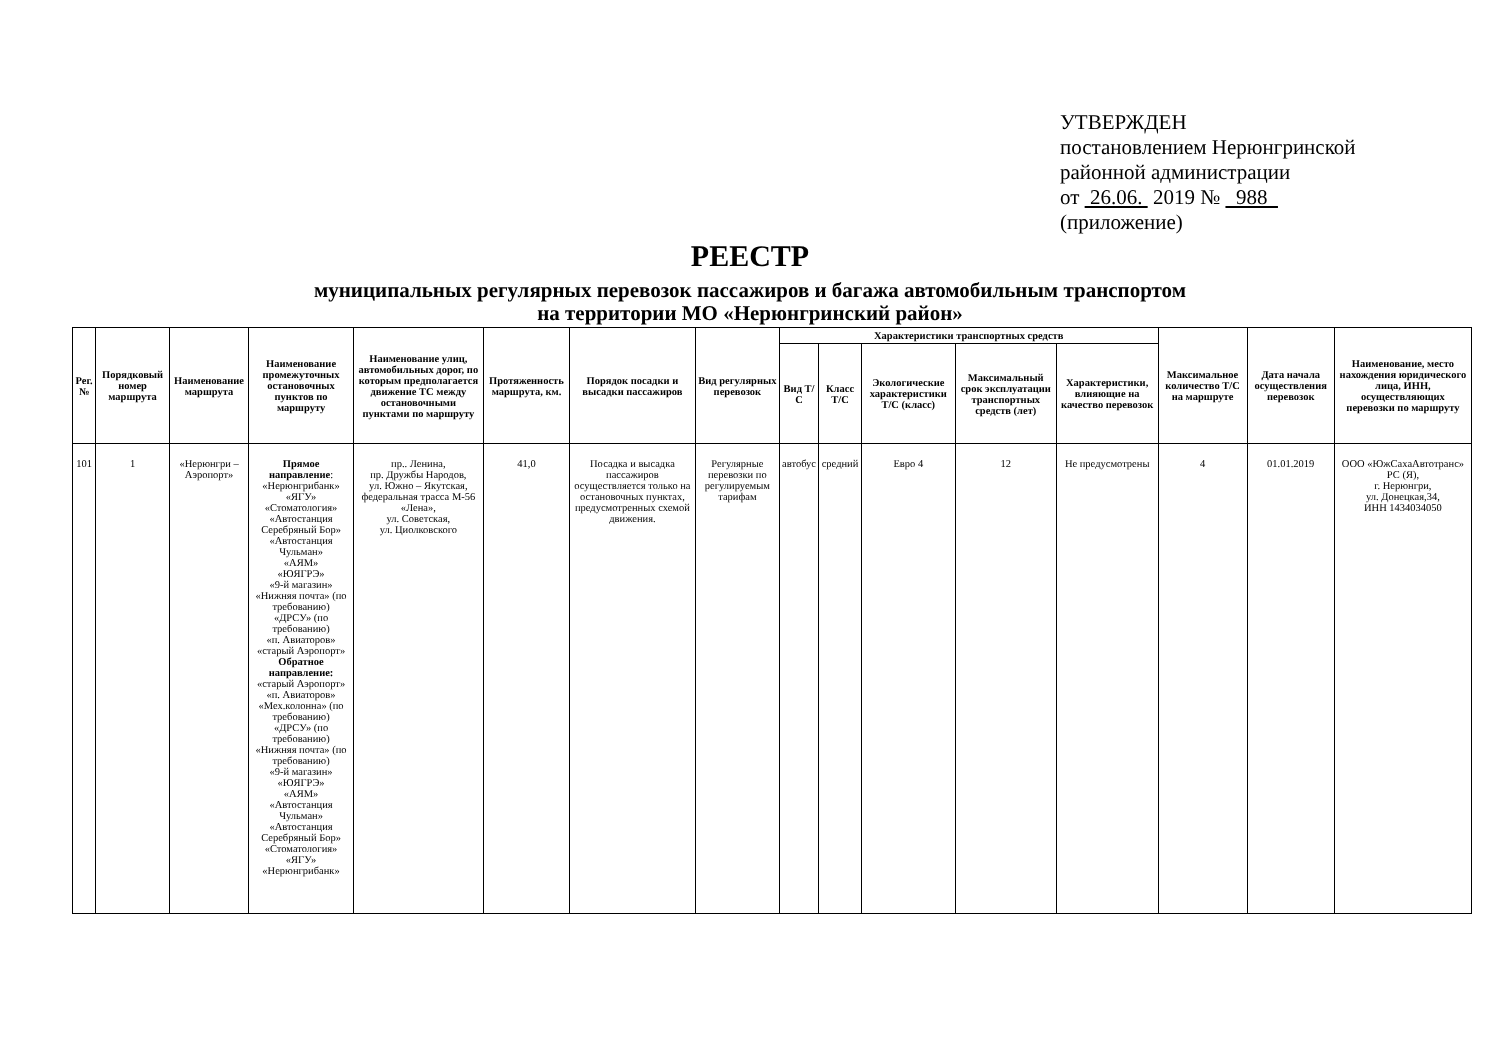УТВЕРЖДЕН
постановлением Нерюнгринской
районной администрации
от 26.06. 2019 № 988
(приложение)
РЕЕСТР
муниципальных регулярных перевозок пассажиров и багажа автомобильным транспортом
на территории МО «Нерюнгринский район»
| Рег. № | Порядковый номер маршрута | Наименование маршрута | Наименование промежуточных остановочных пунктов по маршруту | Наименование улиц, автомобильных дорог, по которым предполагается движение ТС между остановочными пунктами по маршруту | Протяженность маршрута, км. | Порядок посадки и высадки пассажиров | Вид регулярных перевозок | Характеристики транспортных средств | | | | | Максимальное количество Т/С на маршруте | Дата начала осуществления перевозок | Наименование, место нахождения юридического лица, ИНН, осуществляющих перевозки по маршруту |
| --- | --- | --- | --- | --- | --- | --- | --- | --- | --- | --- | --- | --- | --- | --- | --- |
| | | | | | | | | Вид Т/С | Класс Т/С | Экологические характеристики Т/С (класс) | Максимальный срок эксплуатации транспортных средств (лет) | Характеристики, влияющие на качество перевозок | | | |
| 101 | 1 | «Нерюнгри – Аэропорт» | Прямое направление : «Нерюнгрибанк» «ЯГУ» «Стоматология» «Автостанция Серебряный Бор» «Автостанция Чульман» «АЯМ» «ЮЯГРЭ» «9-й магазин» «Нижняя почта» (по требованию) «ДРСУ» (по требованию) «п. Авиаторов» «старый Аэропорт» Обратное направление: «старый Аэропорт» «п. Авиаторов» «Мех.колонна» (по требованию) «ДРСУ» (по требованию) «Нижняя почта» (по требованию) «9-й магазин» «ЮЯГРЭ» «АЯМ» «Автостанция Чульман» «Автостанция Серебряный Бор» «Стоматология» «ЯГУ» «Нерюнгрибанк» | пр.. Ленина, пр. Дружбы Народов, ул. Южно – Якутская, федеральная трасса М-56 «Лена», ул. Советская, ул. Циолковского | 41,0 | Посадка и высадка пассажиров осуществляется только на остановочных пунктах, предусмотренных схемой движения. | Регулярные перевозки по регулируемым тарифам | автобус | средний | Евро 4 | 12 | Не предусмотрены | 4 | 01.01.2019 | ООО «ЮжСахаАвтотранс» РС (Я), г. Нерюнгри, ул. Донецкая,34, ИНН 1434034050 |